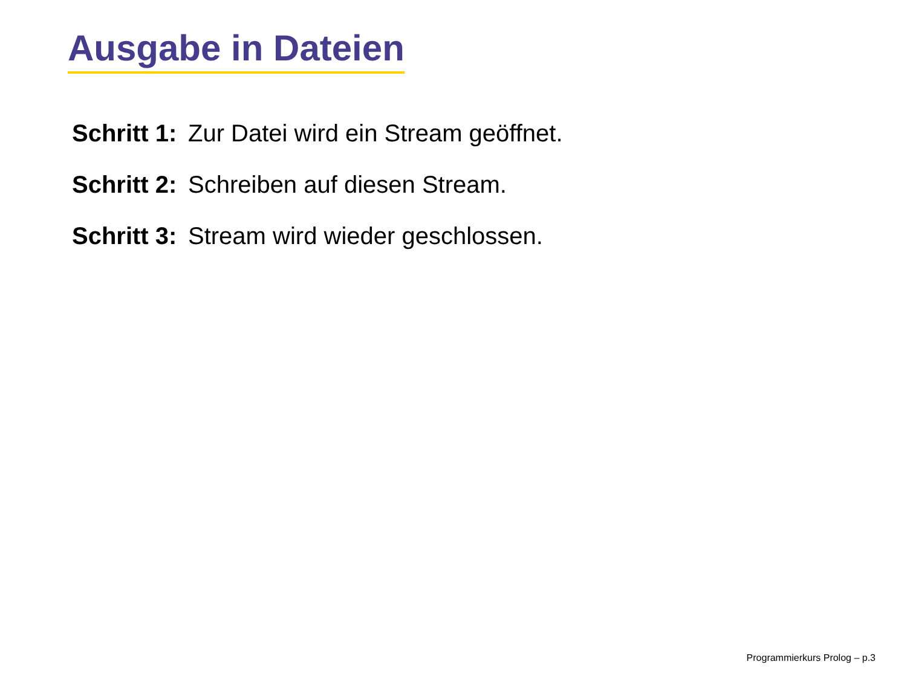Ausgabe in Dateien
Schritt 1: Zur Datei wird ein Stream geöffnet.
Schritt 2: Schreiben auf diesen Stream.
Schritt 3: Stream wird wieder geschlossen.
Programmierkurs Prolog – p.3